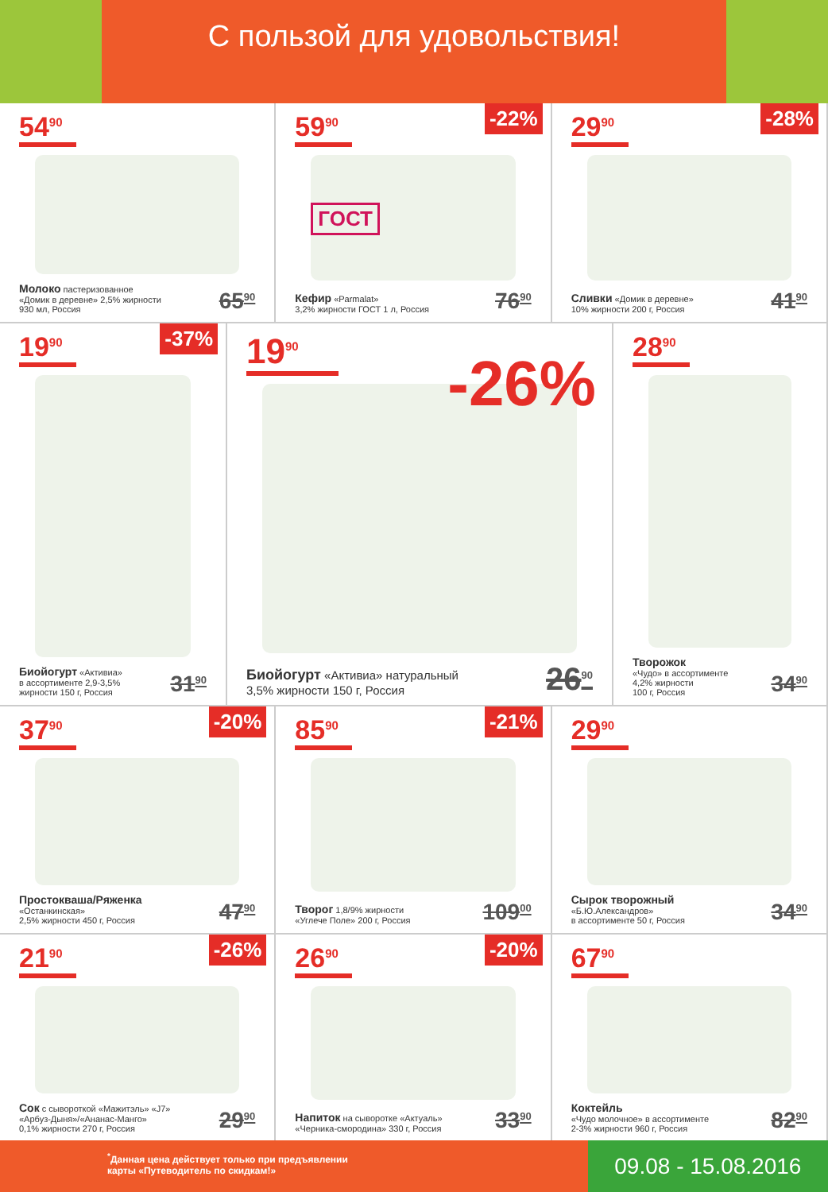С пользой для удовольствия!
54<sup>90</sup>
Молоко пастеризованное
«Домик в деревне» 2,5% жирности
930 мл, Россия
65<sup>90</sup>
-22%
59<sup>90</sup>
ГОСТ
Кефир «Parmalat»
3,2% жирности ГОСТ 1 л, Россия
76<sup>90</sup>
-28%
29<sup>90</sup>
Сливки «Домик в деревне»
10% жирности 200 г, Россия
41<sup>90</sup>
-37%
19<sup>90</sup>
Биойогурт «Активиа»
в ассортименте 2,9-3,5%
жирности 150 г, Россия
31<sup>90</sup>
-26%
19<sup>90</sup>
Биойогурт «Активиа» натуральный
3,5% жирности 150 г, Россия
26<sup>90</sup>
28<sup>90</sup>
Творожок
«Чудо» в ассортименте
4,2% жирности
100 г, Россия
34<sup>90</sup>
-20%
37<sup>90</sup>
Простокваша/Ряженка
«Останкинская»
2,5% жирности 450 г, Россия
47<sup>90</sup>
-21%
85<sup>90</sup>
Творог 1,8/9% жирности
«Углече Поле» 200 г, Россия
109<sup>00</sup>
29<sup>90</sup>
Сырок творожный
«Б.Ю.Александров»
в ассортименте 50 г, Россия
34<sup>90</sup>
-26%
21<sup>90</sup>
Сок с сывороткой «Мажитэль» «J7»
«Арбуз-Дыня»/«Ананас-Манго»
0,1% жирности 270 г, Россия
29<sup>90</sup>
-20%
26<sup>90</sup>
Напиток на сыворотке «Актуаль»
«Черника-смородина» 330 г, Россия
33<sup>90</sup>
67<sup>90</sup>
Коктейль
«Чудо молочное» в ассортименте
2-3% жирности 960 г, Россия
82<sup>90</sup>
<sup>*</sup> Данная цена действует только при предъявлении
карты «Путеводитель по скидкам!»
09.08 - 15.08.2016